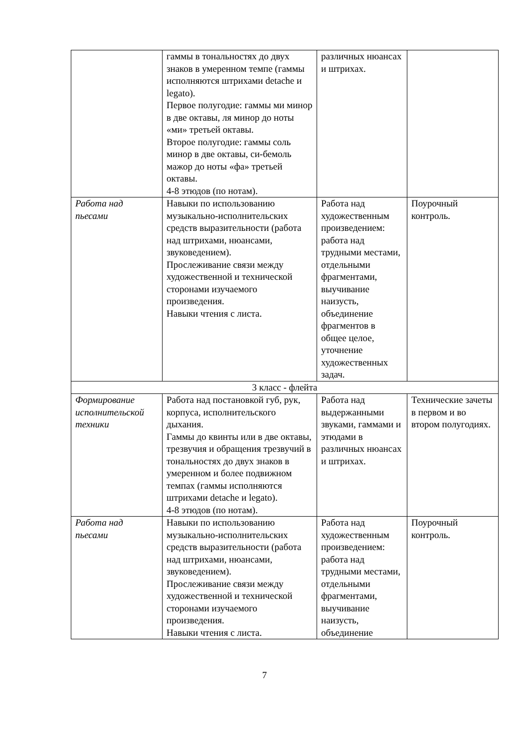| | гаммы в тональностях до двух знаков в умеренном темпе (гаммы исполняются штрихами detache и legato). Первое полугодие: гаммы ми минор в две октавы, ля минор до ноты «ми» третьей октавы. Второе полугодие: гаммы соль минор в две октавы, си-бемоль мажор до ноты «фа» третьей октавы. 4-8 этюдов (по нотам). | различных нюансах и штрихах. | |
| Работа над пьесами | Навыки по использованию музыкально-исполнительских средств выразительности (работа над штрихами, нюансами, звуковедением). Прослеживание связи между художественной и технической сторонами изучаемого произведения. Навыки чтения с листа. | Работа над художественным произведением: работа над трудными местами, отдельными фрагментами, выучивание наизусть, объединение фрагментов в общее целое, уточнение художественных задач. | Поурочный контроль. |
| 3 класс - флейта | | | |
| Формирование исполнительской техники | Работа над постановкой губ, рук, корпуса, исполнительского дыхания. Гаммы до квинты или в две октавы, трезвучия и обращения трезвучий в тональностях до двух знаков в умеренном и более подвижном темпах (гаммы исполняются штрихами detache и legato). 4-8 этюдов (по нотам). | Работа над выдержанными звуками, гаммами и этюдами в различных нюансах и штрихах. | Технические зачеты в первом и во втором полугодиях. |
| Работа над пьесами | Навыки по использованию музыкально-исполнительских средств выразительности (работа над штрихами, нюансами, звуковедением). Прослеживание связи между художественной и технической сторонами изучаемого произведения. Навыки чтения с листа. | Работа над художественным произведением: работа над трудными местами, отдельными фрагментами, выучивание наизусть, объединение | Поурочный контроль. |
7